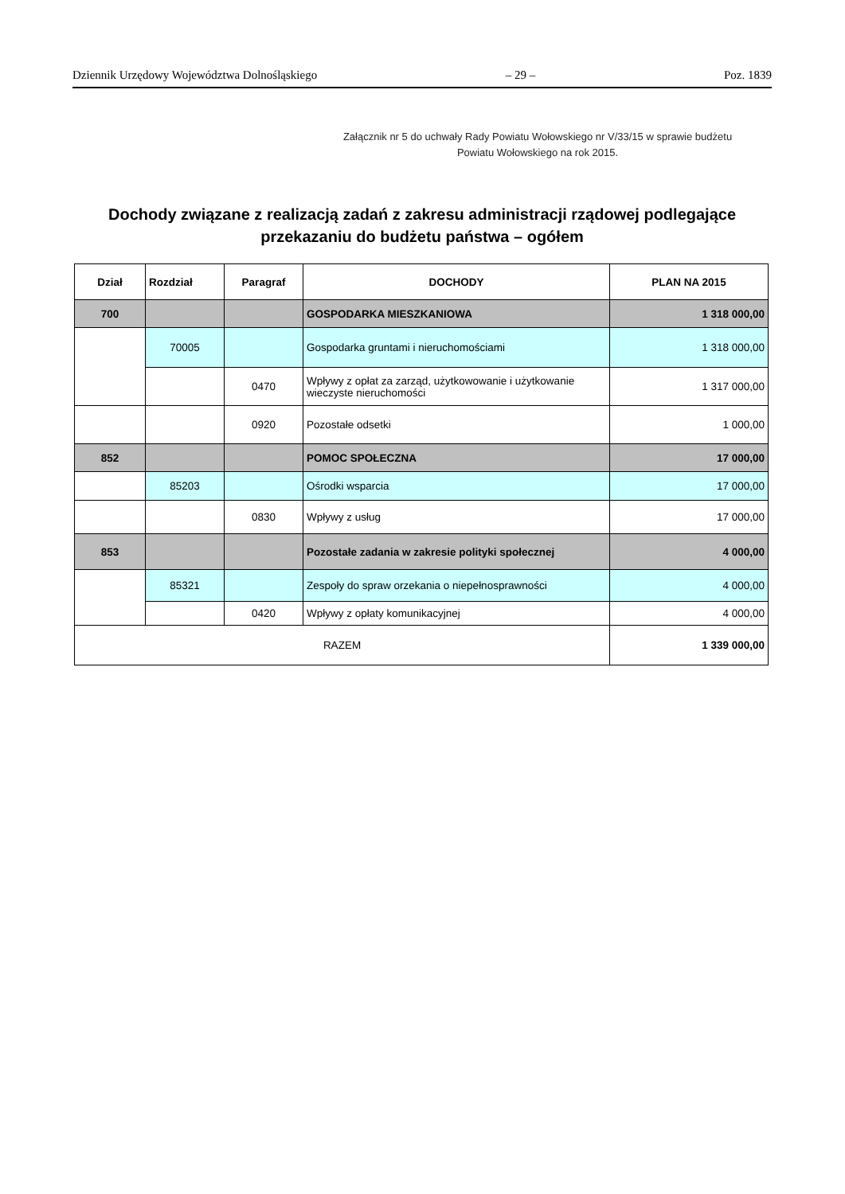Dziennik Urzędowy Województwa Dolnośląskiego – 29 – Poz. 1839
Załącznik nr 5 do uchwały Rady Powiatu Wołowskiego nr V/33/15 w sprawie budżetu
Powiatu Wołowskiego na rok 2015.
Dochody związane z realizacją zadań z zakresu administracji rządowej podlegające przekazaniu do budżetu państwa – ogółem
| Dział | Rozdział | Paragraf | DOCHODY | PLAN NA 2015 |
| --- | --- | --- | --- | --- |
| 700 | | | GOSPODARKA MIESZKANIOWA | 1 318 000,00 |
| | 70005 | | Gospodarka gruntami i nieruchomościami | 1 318 000,00 |
| | | 0470 | Wpływy z opłat za zarząd, użytkowowanie i użytkowanie wieczyste nieruchomości | 1 317 000,00 |
| | | 0920 | Pozostałe odsetki | 1 000,00 |
| 852 | | | POMOC SPOŁECZNA | 17 000,00 |
| | 85203 | | Ośrodki wsparcia | 17 000,00 |
| | | 0830 | Wpływy z usług | 17 000,00 |
| 853 | | | Pozostałe zadania w zakresie polityki społecznej | 4 000,00 |
| | 85321 | | Zespoły do spraw orzekania o niepełnosprawności | 4 000,00 |
| | | 0420 | Wpływy z opłaty komunikacyjnej | 4 000,00 |
| RAZEM | | | | 1 339 000,00 |